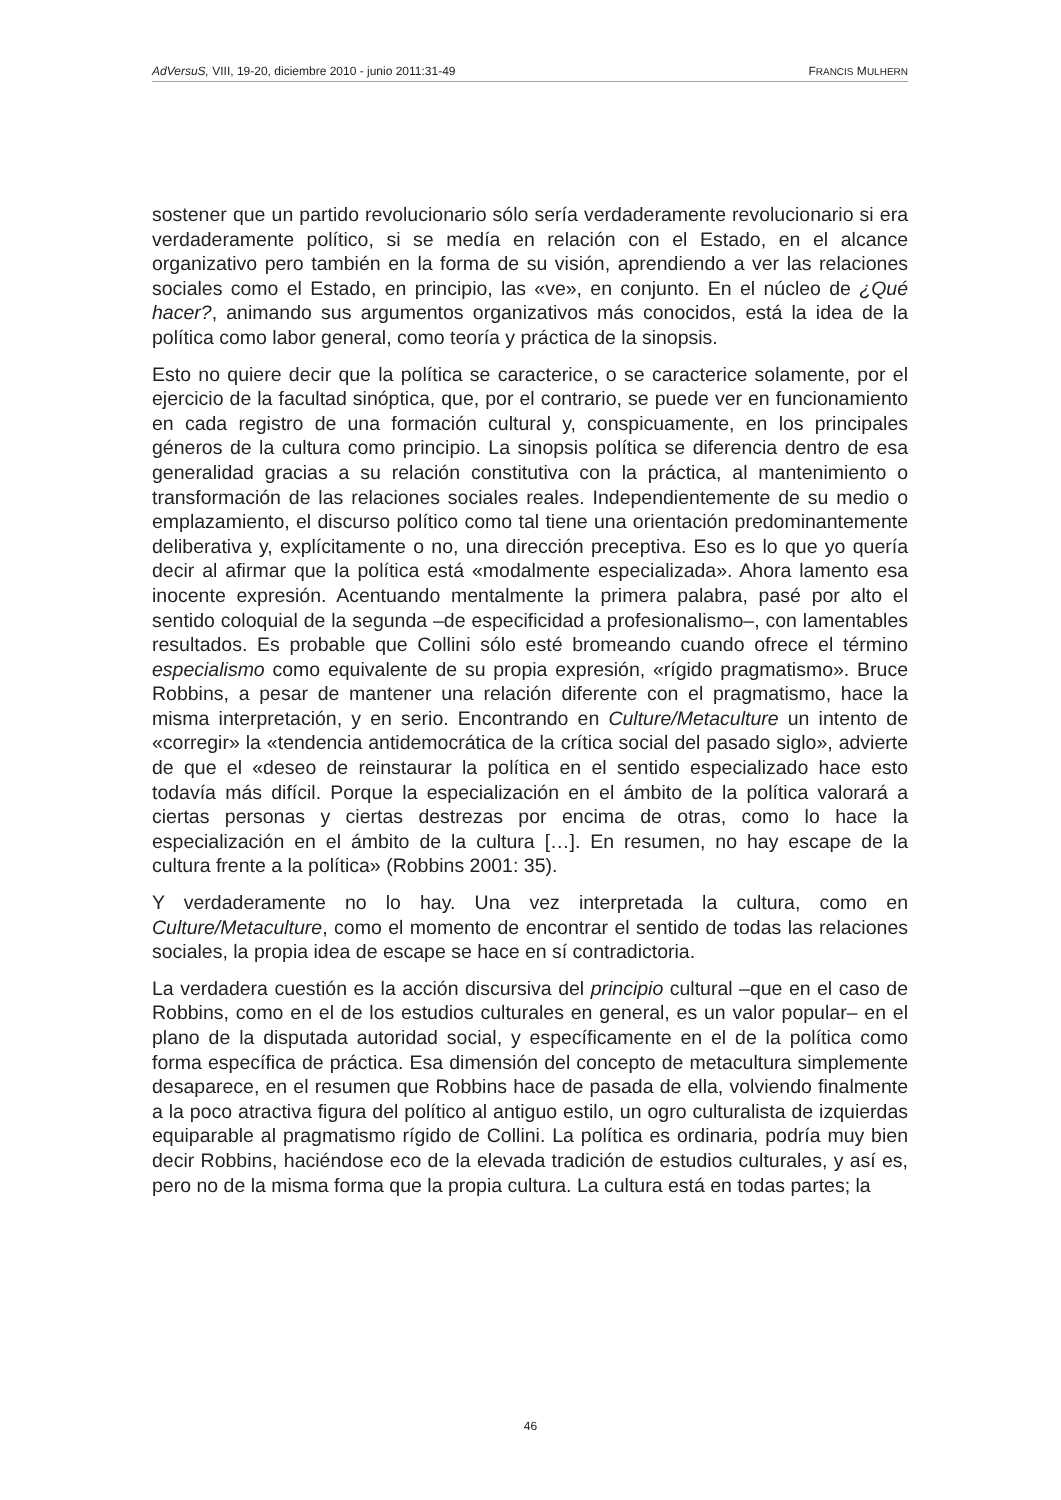AdVersuS, VIII, 19-20, diciembre 2010 - junio 2011:31-49 FRANCIS MULHERN
sostener que un partido revolucionario sólo sería verdaderamente revolucionario si era verdaderamente político, si se medía en relación con el Estado, en el alcance organizativo pero también en la forma de su visión, aprendiendo a ver las relaciones sociales como el Estado, en principio, las «ve», en conjunto. En el núcleo de ¿Qué hacer?, animando sus argumentos organizativos más conocidos, está la idea de la política como labor general, como teoría y práctica de la sinopsis.
Esto no quiere decir que la política se caracterice, o se caracterice solamente, por el ejercicio de la facultad sinóptica, que, por el contrario, se puede ver en funcionamiento en cada registro de una formación cultural y, conspicuamente, en los principales géneros de la cultura como principio. La sinopsis política se diferencia dentro de esa generalidad gracias a su relación constitutiva con la práctica, al mantenimiento o transformación de las relaciones sociales reales. Independientemente de su medio o emplazamiento, el discurso político como tal tiene una orientación predominantemente deliberativa y, explícitamente o no, una dirección preceptiva. Eso es lo que yo quería decir al afirmar que la política está «modalmente especializada». Ahora lamento esa inocente expresión. Acentuando mentalmente la primera palabra, pasé por alto el sentido coloquial de la segunda –de especificidad a profesionalismo–, con lamentables resultados. Es probable que Collini sólo esté bromeando cuando ofrece el término especialismo como equivalente de su propia expresión, «rígido pragmatismo». Bruce Robbins, a pesar de mantener una relación diferente con el pragmatismo, hace la misma interpretación, y en serio. Encontrando en Culture/Metaculture un intento de «corregir» la «tendencia antidemocrática de la crítica social del pasado siglo», advierte de que el «deseo de reinstaurar la política en el sentido especializado hace esto todavía más difícil. Porque la especialización en el ámbito de la política valorará a ciertas personas y ciertas destrezas por encima de otras, como lo hace la especialización en el ámbito de la cultura […]. En resumen, no hay escape de la cultura frente a la política» (Robbins 2001: 35).
Y verdaderamente no lo hay. Una vez interpretada la cultura, como en Culture/Metaculture, como el momento de encontrar el sentido de todas las relaciones sociales, la propia idea de escape se hace en sí contradictoria.
La verdadera cuestión es la acción discursiva del principio cultural –que en el caso de Robbins, como en el de los estudios culturales en general, es un valor popular– en el plano de la disputada autoridad social, y específicamente en el de la política como forma específica de práctica. Esa dimensión del concepto de metacultura simplemente desaparece, en el resumen que Robbins hace de pasada de ella, volviendo finalmente a la poco atractiva figura del político al antiguo estilo, un ogro culturalista de izquierdas equiparable al pragmatismo rígido de Collini. La política es ordinaria, podría muy bien decir Robbins, haciéndose eco de la elevada tradición de estudios culturales, y así es, pero no de la misma forma que la propia cultura. La cultura está en todas partes; la
46